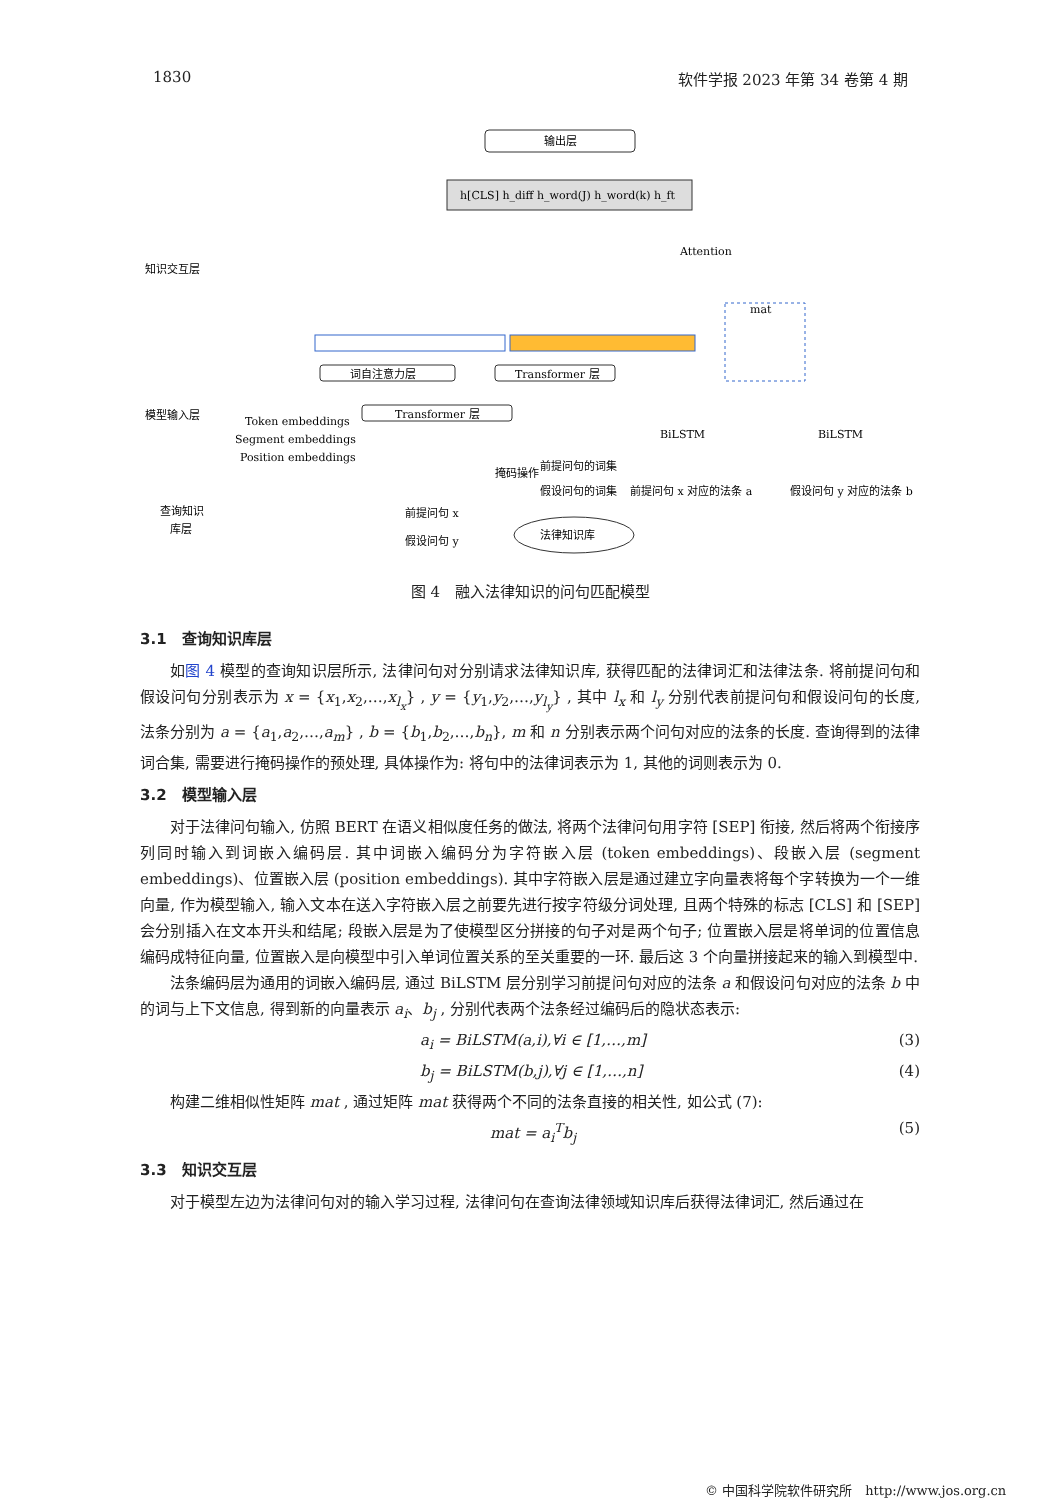1830 软件学报 2023 年第 34 卷第 4 期
输出层
h[CLS] h_diff h_word(J) h_word(k) h_ft
知识交互层
模型输入层
查询知识
库层
词自注意力层
Transformer 层
Transformer 层
Token embeddings
Segment embeddings
Position embeddings
mat
掩码操作
前提问句的词集
假设问句的词集
前提问句 x 对应的法条 a
假设问句 y 对应的法条 b
前提问句 x
假设问句 y
法律知识库
BiLSTM
BiLSTM
Attention
图 4　融入法律知识的问句匹配模型
3.1　查询知识库层
如图 4 模型的查询知识层所示, 法律问句对分别请求法律知识库, 获得匹配的法律词汇和法律法条. 将前提问句和假设问句分别表示为 x = {x<sub>1</sub>,x<sub>2</sub>,…,x<sub>l<sub>x</sub></sub>} , y = {y<sub>1</sub>,y<sub>2</sub>,…,y<sub>l<sub>y</sub></sub>} , 其中 l<sub>x</sub> 和 l<sub>y</sub> 分别代表前提问句和假设问句的长度, 法条分别为 a = {a<sub>1</sub>,a<sub>2</sub>,…,a<sub>m</sub>} , b = {b<sub>1</sub>,b<sub>2</sub>,…,b<sub>n</sub>}, m 和 n 分别表示两个问句对应的法条的长度. 查询得到的法律词合集, 需要进行掩码操作的预处理, 具体操作为: 将句中的法律词表示为 1, 其他的词则表示为 0.
3.2　模型输入层
对于法律问句输入, 仿照 BERT 在语义相似度任务的做法, 将两个法律问句用字符 [SEP] 衔接, 然后将两个衔接序列同时输入到词嵌入编码层. 其中词嵌入编码分为字符嵌入层 (token embeddings)、段嵌入层 (segment embeddings)、位置嵌入层 (position embeddings). 其中字符嵌入层是通过建立字向量表将每个字转换为一个一维向量, 作为模型输入, 输入文本在送入字符嵌入层之前要先进行按字符级分词处理, 且两个特殊的标志 [CLS] 和 [SEP] 会分别插入在文本开头和结尾; 段嵌入层是为了使模型区分拼接的句子对是两个句子; 位置嵌入层是将单词的位置信息编码成特征向量, 位置嵌入是向模型中引入单词位置关系的至关重要的一环. 最后这 3 个向量拼接起来的输入到模型中.
法条编码层为通用的词嵌入编码层, 通过 BiLSTM 层分别学习前提问句对应的法条 a 和假设问句对应的法条 b 中的词与上下文信息, 得到新的向量表示 a<sub>i</sub>、b<sub>j</sub> , 分别代表两个法条经过编码后的隐状态表示:
a<sub>i</sub> = BiLSTM(a,i),∀i ∈ [1,…,m] (3)
b<sub>j</sub> = BiLSTM(b,j),∀j ∈ [1,…,n] (4)
构建二维相似性矩阵 mat , 通过矩阵 mat 获得两个不同的法条直接的相关性, 如公式 (7):
mat = a<sub>i</sub><sup>T</sup>b<sub>j</sub> (5)
3.3　知识交互层
对于模型左边为法律问句对的输入学习过程, 法律问句在查询法律领域知识库后获得法律词汇, 然后通过在
© 中国科学院软件研究所　http://www.jos.org.cn